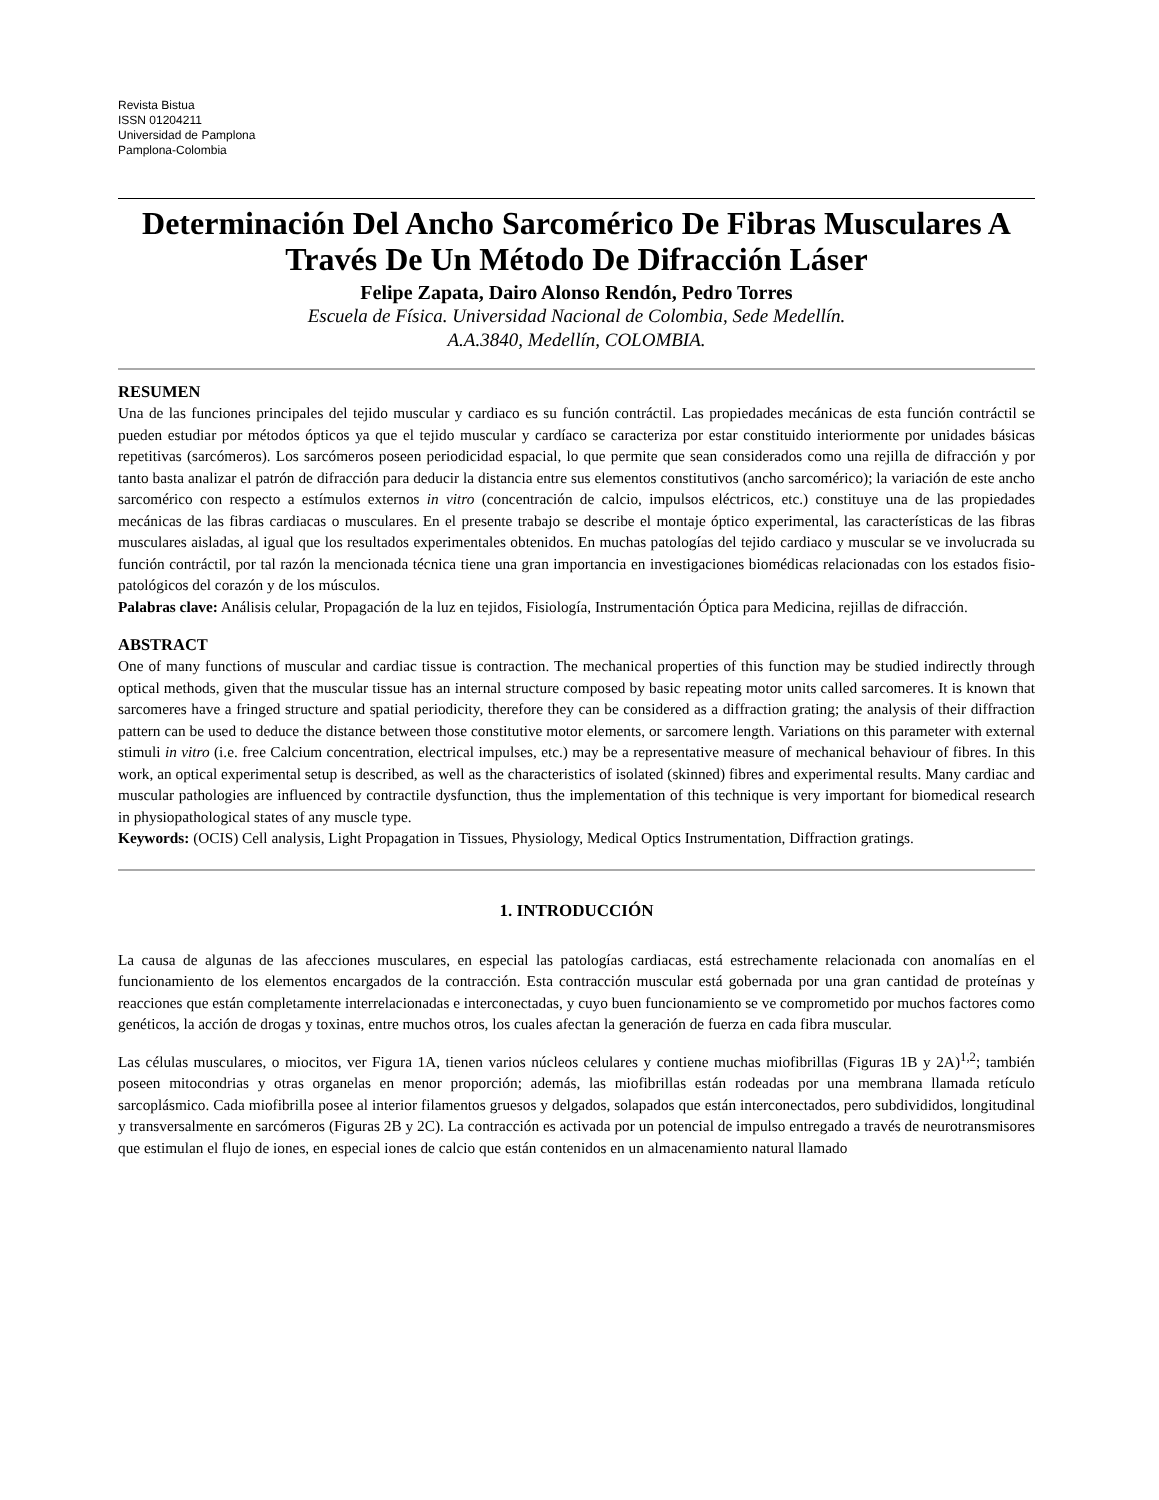Revista Bistua
ISSN 01204211
Universidad de Pamplona
Pamplona-Colombia
Determinación Del Ancho Sarcomérico De Fibras Musculares A Través De Un Método De Difracción Láser
Felipe Zapata, Dairo Alonso Rendón, Pedro Torres
Escuela de Física. Universidad Nacional de Colombia, Sede Medellín.
A.A.3840, Medellín, COLOMBIA.
RESUMEN
Una de las funciones principales del tejido muscular y cardiaco es su función contráctil. Las propiedades mecánicas de esta función contráctil se pueden estudiar por métodos ópticos ya que el tejido muscular y cardíaco se caracteriza por estar constituido interiormente por unidades básicas repetitivas (sarcómeros). Los sarcómeros poseen periodicidad espacial, lo que permite que sean considerados como una rejilla de difracción y por tanto basta analizar el patrón de difracción para deducir la distancia entre sus elementos constitutivos (ancho sarcomérico); la variación de este ancho sarcomérico con respecto a estímulos externos in vitro (concentración de calcio, impulsos eléctricos, etc.) constituye una de las propiedades mecánicas de las fibras cardiacas o musculares. En el presente trabajo se describe el montaje óptico experimental, las características de las fibras musculares aisladas, al igual que los resultados experimentales obtenidos. En muchas patologías del tejido cardiaco y muscular se ve involucrada su función contráctil, por tal razón la mencionada técnica tiene una gran importancia en investigaciones biomédicas relacionadas con los estados fisio-patológicos del corazón y de los músculos.
Palabras clave: Análisis celular, Propagación de la luz en tejidos, Fisiología, Instrumentación Óptica para Medicina, rejillas de difracción.
ABSTRACT
One of many functions of muscular and cardiac tissue is contraction. The mechanical properties of this function may be studied indirectly through optical methods, given that the muscular tissue has an internal structure composed by basic repeating motor units called sarcomeres. It is known that sarcomeres have a fringed structure and spatial periodicity, therefore they can be considered as a diffraction grating; the analysis of their diffraction pattern can be used to deduce the distance between those constitutive motor elements, or sarcomere length. Variations on this parameter with external stimuli in vitro (i.e. free Calcium concentration, electrical impulses, etc.) may be a representative measure of mechanical behaviour of fibres. In this work, an optical experimental setup is described, as well as the characteristics of isolated (skinned) fibres and experimental results. Many cardiac and muscular pathologies are influenced by contractile dysfunction, thus the implementation of this technique is very important for biomedical research in physiopathological states of any muscle type.
Keywords: (OCIS) Cell analysis, Light Propagation in Tissues, Physiology, Medical Optics Instrumentation, Diffraction gratings.
1. INTRODUCCIÓN
La causa de algunas de las afecciones musculares, en especial las patologías cardiacas, está estrechamente relacionada con anomalías en el funcionamiento de los elementos encargados de la contracción. Esta contracción muscular está gobernada por una gran cantidad de proteínas y reacciones que están completamente interrelacionadas e interconectadas, y cuyo buen funcionamiento se ve comprometido por muchos factores como genéticos, la acción de drogas y toxinas, entre muchos otros, los cuales afectan la generación de fuerza en cada fibra muscular.
Las células musculares, o miocitos, ver Figura 1A, tienen varios núcleos celulares y contiene muchas miofibrillas (Figuras 1B y 2A)<sup>1,2</sup>; también poseen mitocondrias y otras organelas en menor proporción; además, las miofibrillas están rodeadas por una membrana llamada retículo sarcoplásmico. Cada miofibrilla posee al interior filamentos gruesos y delgados, solapados que están interconectados, pero subdivididos, longitudinal y transversalmente en sarcómeros (Figuras 2B y 2C). La contracción es activada por un potencial de impulso entregado a través de neurotransmisores que estimulan el flujo de iones, en especial iones de calcio que están contenidos en un almacenamiento natural llamado